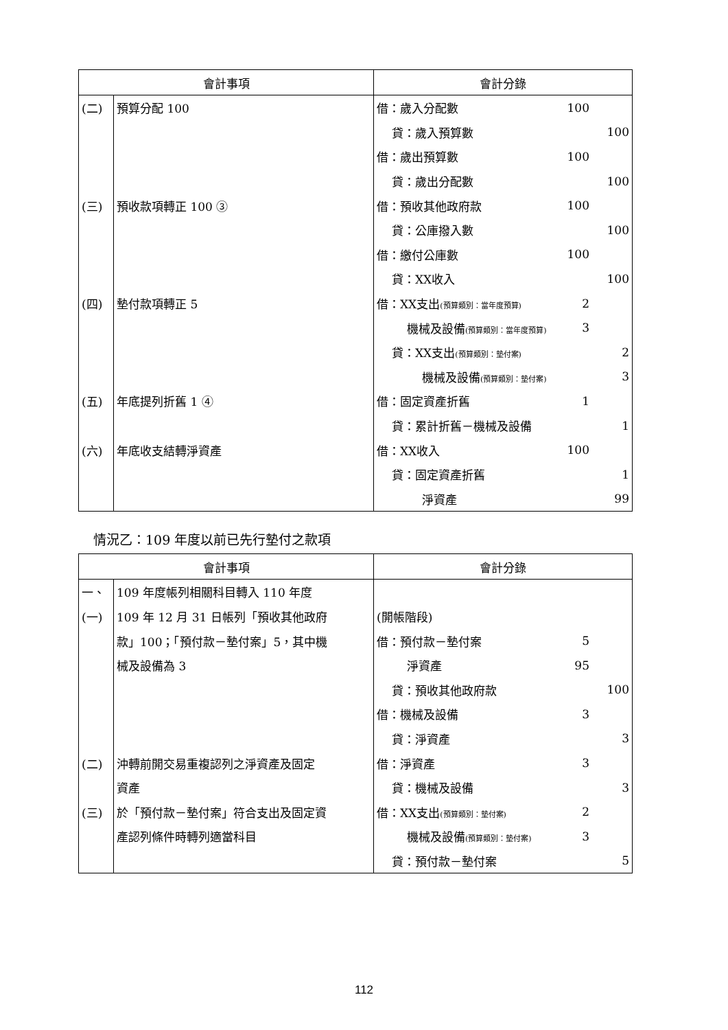| 會計事項 | | 會計分錄 | | |
| --- | --- | --- | --- | --- |
| (二) | 預算分配 100 | 借：歲入分配數 | 100 | |
| | | 貸：歲入預算數 | | 100 |
| | | 借：歲出預算數 | 100 | |
| | | 貸：歲出分配數 | | 100 |
| (三) | 預收款項轉正 100 ③ | 借：預收其他政府款 | 100 | |
| | | 貸：公庫撥入數 | | 100 |
| | | 借：繳付公庫數 | 100 | |
| | | 貸：XX收入 | | 100 |
| (四) | 墊付款項轉正 5 | 借：XX支出 (預算類別：當年度預算) | 2 | |
| | | 機械及設備 (預算類別：當年度預算) | 3 | |
| | | 貸：XX支出 (預算類別：墊付案) | | 2 |
| | | 機械及設備 (預算類別：墊付案) | | 3 |
| (五) | 年底提列折舊 1 ④ | 借：固定資產折舊 | 1 | |
| | | 貸：累計折舊－機械及設備 | | 1 |
| (六) | 年底收支結轉淨資產 | 借：XX收入 | 100 | |
| | | 貸：固定資產折舊 | | 1 |
| | | 淨資產 | | 99 |
情況乙：109 年度以前已先行墊付之款項
| 會計事項 | | 會計分錄 | | |
| --- | --- | --- | --- | --- |
| 一、 | 109 年度帳列相關科目轉入 110 年度 | | | |
| (一) | 109 年 12 月 31 日帳列「預收其他政府 | (開帳階段) | | |
| | 款」100；「預付款－墊付案」5，其中機 | 借：預付款－墊付案 | 5 | |
| | 械及設備為 3 | 淨資產 | 95 | |
| | | 貸：預收其他政府款 | | 100 |
| | | 借：機械及設備 | 3 | |
| | | 貸：淨資產 | | 3 |
| (二) | 沖轉前開交易重複認列之淨資產及固定 | 借：淨資產 | 3 | |
| | 資產 | 貸：機械及設備 | | 3 |
| (三) | 於「預付款－墊付案」符合支出及固定資 | 借：XX支出 (預算類別：墊付案) | 2 | |
| | 產認列條件時轉列適當科目 | 機械及設備 (預算類別：墊付案) | 3 | |
| | | 貸：預付款－墊付案 | | 5 |
112